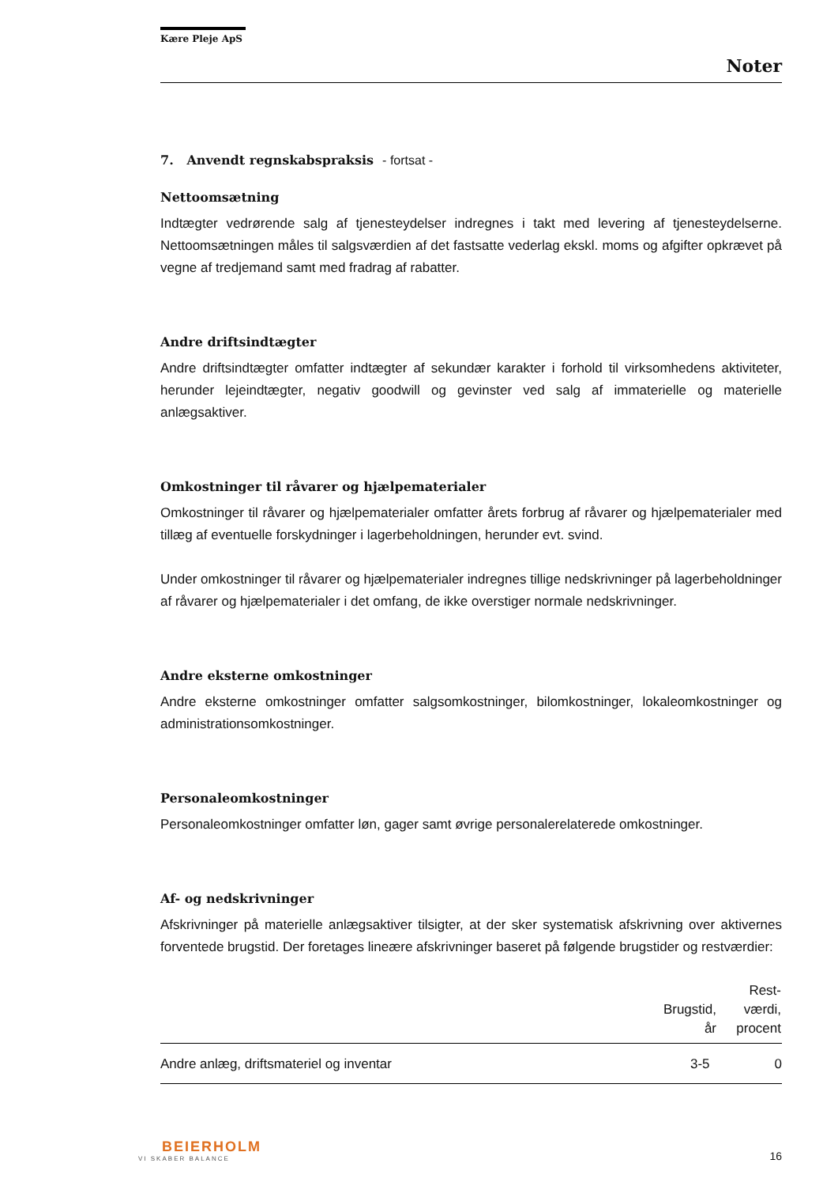Kære Pleje ApS
Noter
7. Anvendt regnskabspraksis - fortsat -
Nettoomsætning
Indtægter vedrørende salg af tjenesteydelser indregnes i takt med levering af tjenesteydelserne. Nettoomsætningen måles til salgsværdien af det fastsatte vederlag ekskl. moms og afgifter opkrævet på vegne af tredjemand samt med fradrag af rabatter.
Andre driftsindtægter
Andre driftsindtægter omfatter indtægter af sekundær karakter i forhold til virksomhedens aktiviteter, herunder lejeindtægter, negativ goodwill og gevinster ved salg af immaterielle og materielle anlægsaktiver.
Omkostninger til råvarer og hjælpematerialer
Omkostninger til råvarer og hjælpematerialer omfatter årets forbrug af råvarer og hjælpematerialer med tillæg af eventuelle forskydninger i lagerbeholdningen, herunder evt. svind.
Under omkostninger til råvarer og hjælpematerialer indregnes tillige nedskrivninger på lagerbeholdninger af råvarer og hjælpematerialer i det omfang, de ikke overstiger normale nedskrivninger.
Andre eksterne omkostninger
Andre eksterne omkostninger omfatter salgsomkostninger, bilomkostninger, lokaleomkostninger og administrationsomkostninger.
Personaleomkostninger
Personaleomkostninger omfatter løn, gager samt øvrige personalerelaterede omkostninger.
Af- og nedskrivninger
Afskrivninger på materielle anlægsaktiver tilsigter, at der sker systematisk afskrivning over aktivernes forventede brugstid. Der foretages lineære afskrivninger baseret på følgende brugstider og restværdier:
| | Brugstid, år | Rest- værdi, procent |
| --- | --- | --- |
| Andre anlæg, driftsmateriel og inventar | 3-5 | 0 |
BEIERHOLM
VI SKABER BALANCE
16